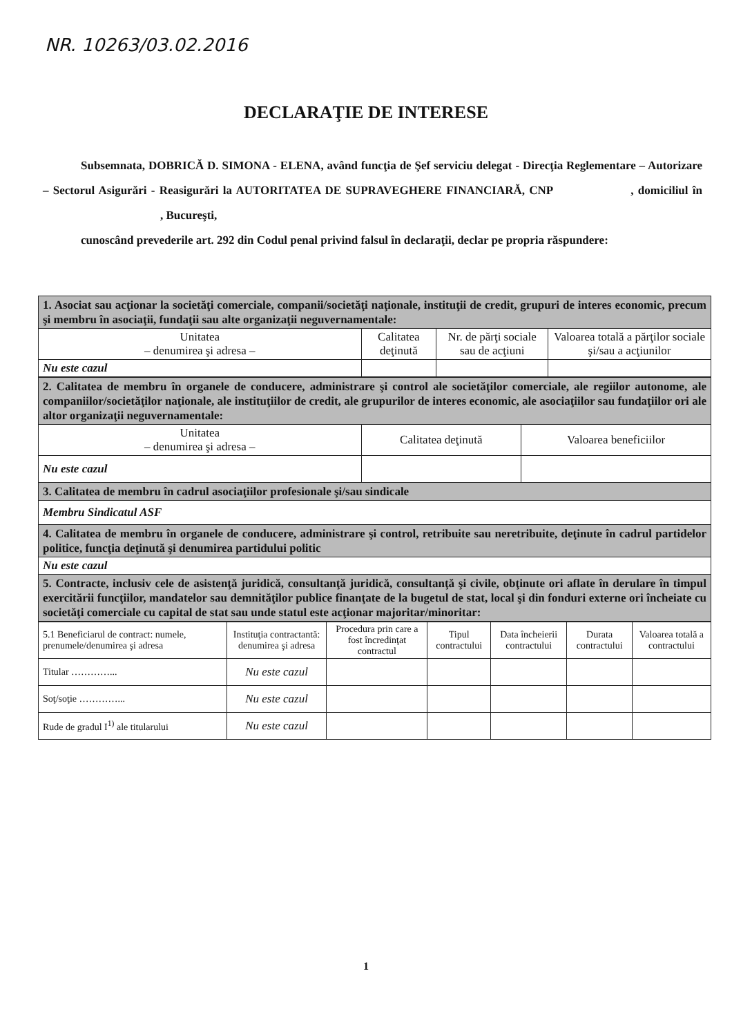NR. 10263/03.02.2016
DECLARAŢIE DE INTERESE
Subsemnata, DOBRICĂ D. SIMONA - ELENA, având funcţia de Şef serviciu delegat - Direcţia Reglementare – Autorizare – Sectorul Asigurări - Reasigurări la AUTORITATEA DE SUPRAVEGHERE FINANCIARĂ, CNP , domiciliul în , Bucureşti,
cunoscând prevederile art. 292 din Codul penal privind falsul în declaraţii, declar pe propria răspundere:
| 1. Asociat sau acţionar la societăţi comerciale, companii/societăţi naţionale, instituţii de credit, grupuri de interes economic, precum şi membru în asociaţii, fundaţii sau alte organizaţii neguvernamentale: | | | |
| Unitatea – denumirea şi adresa – | Calitatea deţinută | Nr. de părţi sociale sau de acţiuni | Valoarea totală a părţilor sociale şi/sau a acţiunilor |
| Nu este cazul | | | |
| 2. Calitatea de membru în organele de conducere, administrare şi control ale societăţilor comerciale, ale regiilor autonome, ale companiilor/societăţilor naţionale, ale instituţiilor de credit, ale grupurilor de interes economic, ale asociaţiilor sau fundaţiilor ori ale altor organizaţii neguvernamentale: | | |
| Unitatea – denumirea şi adresa – | Calitatea deţinută | Valoarea beneficiilor |
| Nu este cazul | | |
| 3. Calitatea de membru în cadrul asociaţiilor profesionale şi/sau sindicale | | |
| Membru Sindicatul ASF | | |
| 4. Calitatea de membru în organele de conducere, administrare şi control, retribuite sau neretribuite, deţinute în cadrul partidelor politice, funcţia deţinută şi denumirea partidului politic | | |
| Nu este cazul | | |
| 5. Contracte, inclusiv cele de asistenţă juridică, consultanţă juridică, consultanţă şi civile, obţinute ori aflate în derulare în timpul exercitării funcţiilor, mandatelor sau demnităţilor publice finanţate de la bugetul de stat, local şi din fonduri externe ori încheiate cu societăţi comerciale cu capital de stat sau unde statul este acţionar majoritar/minoritar: | | |
| 5.1 Beneficiarul de contract: numele, prenumele/denumirea şi adresa | Instituţia contractantă: denumirea şi adresa | Procedura prin care a fost încredinţat contractul | Tipul contractului | Data încheierii contractului | Durata contractului | Valoarea totală a contractului |
| --- | --- | --- | --- | --- | --- | --- |
| Titular …………... | Nu este cazul | | | | | |
| Soţ/soţie …………... | Nu este cazul | | | | | |
| Rude de gradul I<sup>1)</sup> ale titularului | Nu este cazul | | | | | |
1